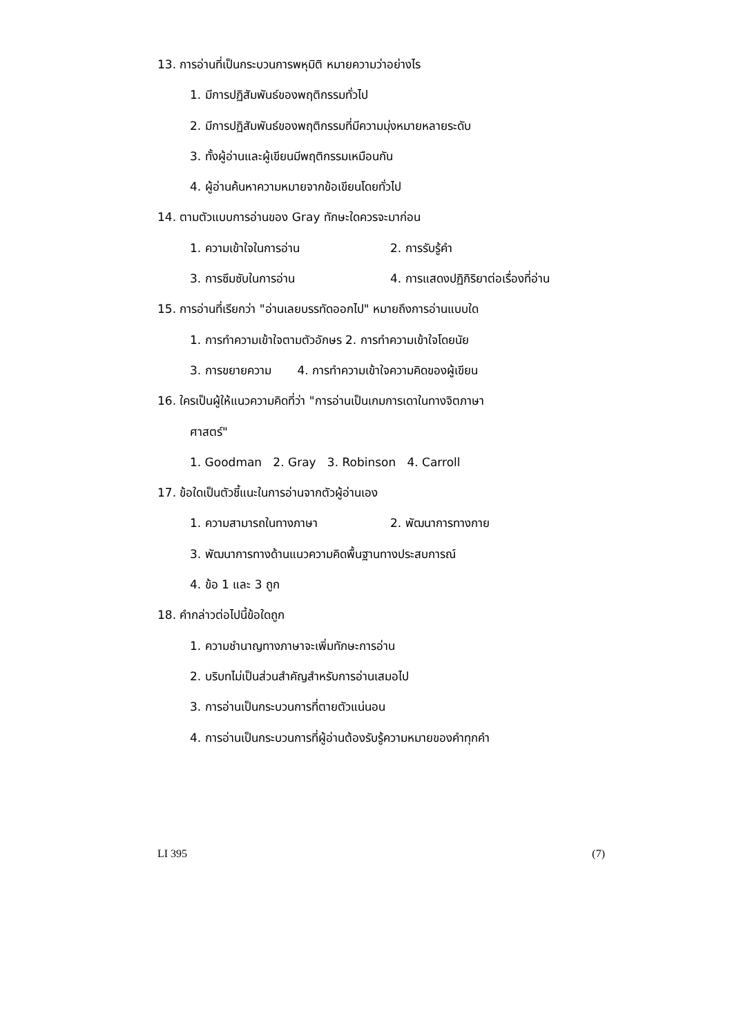13. การอ่านที่เป็นกระบวนการพหุมิติ หมายความว่าอย่างไร
1. มีการปฏิสัมพันธ์ของพฤติกรรมทั่วไป
2. มีการปฏิสัมพันธ์ของพฤติกรรมที่มีความมุ่งหมายหลายระดับ
3. ทั้งผู้อ่านและผู้เขียนมีพฤติกรรมเหมือนกัน
4. ผู้อ่านค้นหาความหมายจากข้อเขียนโดยทั่วไป
14. ตามตัวแบบการอ่านของ Gray ทักษะใดควรจะมาก่อน
1. ความเข้าใจในการอ่าน 2. การรับรู้คำ
3. การซึมซับในการอ่าน 4. การแสดงปฏิกิริยาต่อเรื่องที่อ่าน
15. การอ่านที่เรียกว่า "อ่านเลยบรรทัดออกไป" หมายถึงการอ่านแบบใด
1. การทำความเข้าใจตามตัวอักษร 2. การทำความเข้าใจโดยนัย
3. การขยายความ 4. การทำความเข้าใจความคิดของผู้เขียน
16. ใครเป็นผู้ให้แนวความคิดที่ว่า "การอ่านเป็นเกมการเดาในทางจิตภาษา
ศาสตร์"
1. Goodman 2. Gray 3. Robinson 4. Carroll
17. ข้อใดเป็นตัวชี้แนะในการอ่านจากตัวผู้อ่านเอง
1. ความสามารถในทางภาษา 2. พัฒนาการทางกาย
3. พัฒนาการทางด้านแนวความคิดพื้นฐานทางประสบการณ์
4. ข้อ 1 และ 3 ถูก
18. คำกล่าวต่อไปนี้ข้อใดถูก
1. ความชำนาญทางภาษาจะเพิ่มทักษะการอ่าน
2. บริบทไม่เป็นส่วนสำคัญสำหรับการอ่านเสมอไป
3. การอ่านเป็นกระบวนการที่ตายตัวแน่นอน
4. การอ่านเป็นกระบวนการที่ผู้อ่านต้องรับรู้ความหมายของคำทุกคำ
LI 395 (7)